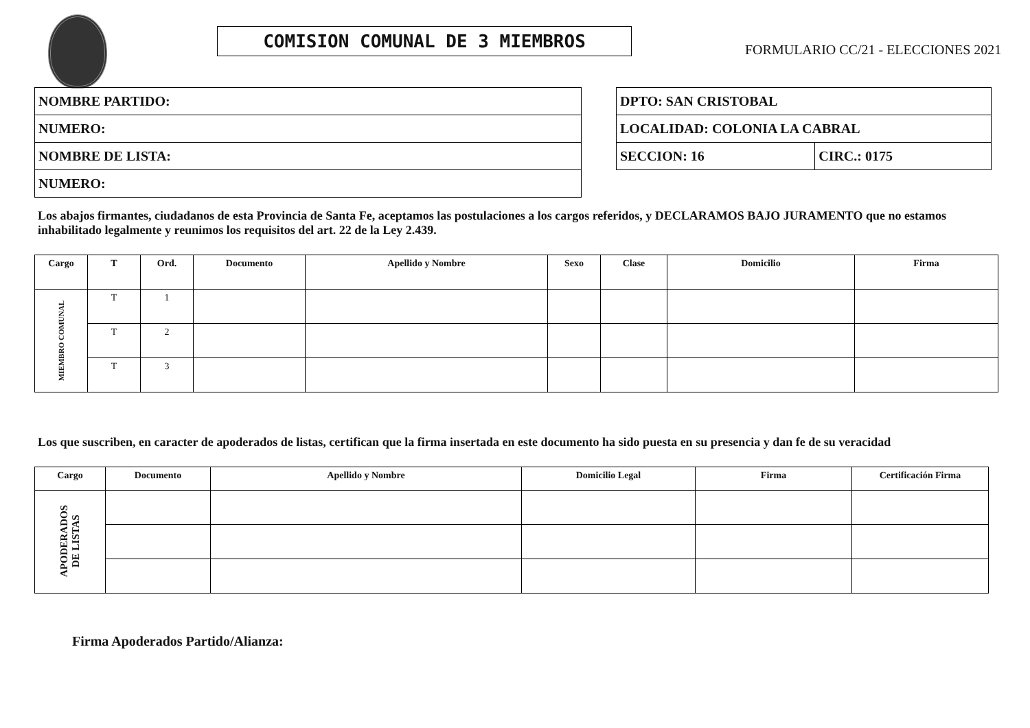COMISION COMUNAL DE 3 MIEMBROS
FORMULARIO CC/21 - ELECCIONES 2021
| NOMBRE PARTIDO: |
| NUMERO: |
| NOMBRE DE LISTA: |
| NUMERO: |
| DPTO: SAN CRISTOBAL | |
| LOCALIDAD: COLONIA LA CABRAL | |
| SECCION: 16 | CIRC.: 0175 |
Los abajos firmantes, ciudadanos de esta Provincia de Santa Fe, aceptamos las postulaciones a los cargos referidos, y DECLARAMOS BAJO JURAMENTO que no estamos inhabilitado legalmente y reunimos los requisitos del art. 22 de la Ley 2.439.
| Cargo | T | Ord. | Documento | Apellido y Nombre | Sexo | Clase | Domicilio | Firma |
| --- | --- | --- | --- | --- | --- | --- | --- | --- |
| MIEMBRO COMUNAL | T | 1 | | | | | | |
| | T | 2 | | | | | | |
| | T | 3 | | | | | | |
Los que suscriben, en caracter de apoderados de listas, certifican que la firma insertada en este documento ha sido puesta en su presencia y dan fe de su veracidad
| Cargo | Documento | Apellido y Nombre | Domicilio Legal | Firma | Certificación Firma |
| --- | --- | --- | --- | --- | --- |
| APODERADOS DE LISTAS | | | | | |
Firma Apoderados Partido/Alianza: